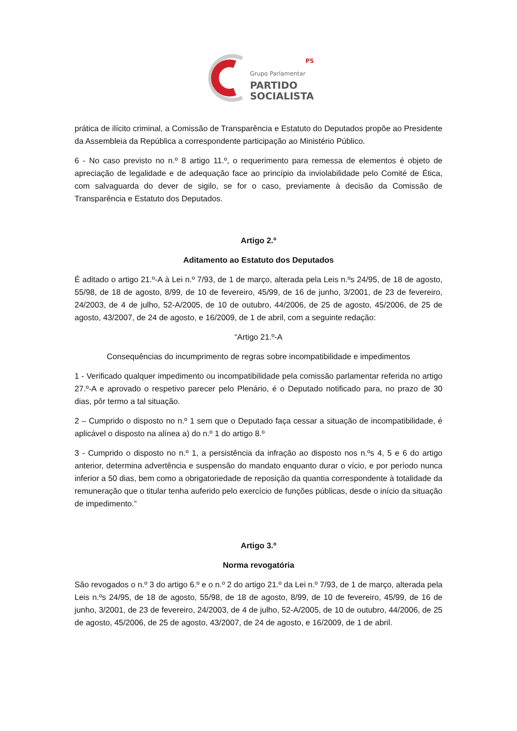PS
Grupo Parlamentar
PARTIDO
SOCIALISTA
prática de ilícito criminal, a Comissão de Transparência e Estatuto do Deputados propõe ao Presidente da Assembleia da República a correspondente participação ao Ministério Público.
6 - No caso previsto no n.º 8 artigo 11.º, o requerimento para remessa de elementos é objeto de apreciação de legalidade e de adequação face ao princípio da inviolabilidade pelo Comité de Ética, com salvaguarda do dever de sigilo, se for o caso, previamente à decisão da Comissão de Transparência e Estatuto dos Deputados.
Artigo 2.º
Aditamento ao Estatuto dos Deputados
É aditado o artigo 21.º-A à Lei n.º 7/93, de 1 de março, alterada pela Leis n.ºs 24/95, de 18 de agosto, 55/98, de 18 de agosto, 8/99, de 10 de fevereiro, 45/99, de 16 de junho, 3/2001, de 23 de fevereiro, 24/2003, de 4 de julho, 52-A/2005, de 10 de outubro, 44/2006, de 25 de agosto, 45/2006, de 25 de agosto, 43/2007, de 24 de agosto, e 16/2009, de 1 de abril, com a seguinte redação:
“Artigo 21.º-A
Consequências do incumprimento de regras sobre incompatibilidade e impedimentos
1 - Verificado qualquer impedimento ou incompatibilidade pela comissão parlamentar referida no artigo 27.º-A e aprovado o respetivo parecer pelo Plenário, é o Deputado notificado para, no prazo de 30 dias, pôr termo a tal situação.
2 – Cumprido o disposto no n.º 1 sem que o Deputado faça cessar a situação de incompatibilidade, é aplicável o disposto na alínea a) do n.º 1 do artigo 8.º
3 - Cumprido o disposto no n.º 1, a persistência da infração ao disposto nos n.ºs 4, 5 e 6 do artigo anterior, determina advertência e suspensão do mandato enquanto durar o vício, e por período nunca inferior a 50 dias, bem como a obrigatoriedade de reposição da quantia correspondente à totalidade da remuneração que o titular tenha auferido pelo exercício de funções públicas, desde o início da situação de impedimento.”
Artigo 3.º
Norma revogatória
São revogados o n.º 3 do artigo 6.º e o n.º 2 do artigo 21.º da Lei n.º 7/93, de 1 de março, alterada pela Leis n.ºs 24/95, de 18 de agosto, 55/98, de 18 de agosto, 8/99, de 10 de fevereiro, 45/99, de 16 de junho, 3/2001, de 23 de fevereiro, 24/2003, de 4 de julho, 52-A/2005, de 10 de outubro, 44/2006, de 25 de agosto, 45/2006, de 25 de agosto, 43/2007, de 24 de agosto, e 16/2009, de 1 de abril.